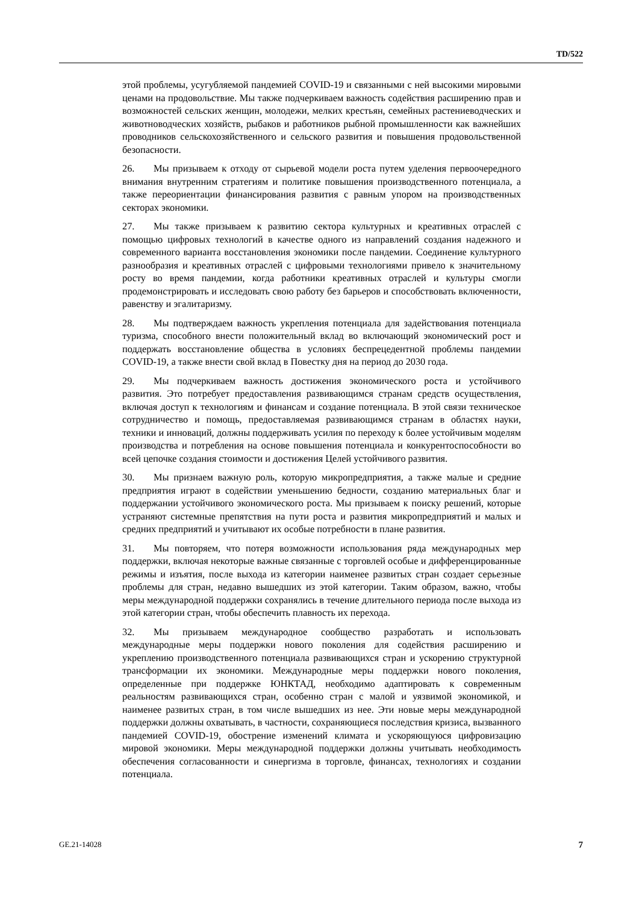TD/522
этой проблемы, усугубляемой пандемией COVID-19 и связанными с ней высокими мировыми ценами на продовольствие. Мы также подчеркиваем важность содействия расширению прав и возможностей сельских женщин, молодежи, мелких крестьян, семейных растениеводческих и животноводческих хозяйств, рыбаков и работников рыбной промышленности как важнейших проводников сельскохозяйственного и сельского развития и повышения продовольственной безопасности.
26. Мы призываем к отходу от сырьевой модели роста путем уделения первоочередного внимания внутренним стратегиям и политике повышения производственного потенциала, а также переориентации финансирования развития с равным упором на производственных секторах экономики.
27. Мы также призываем к развитию сектора культурных и креативных отраслей с помощью цифровых технологий в качестве одного из направлений создания надежного и современного варианта восстановления экономики после пандемии. Соединение культурного разнообразия и креативных отраслей с цифровыми технологиями привело к значительному росту во время пандемии, когда работники креативных отраслей и культуры смогли продемонстрировать и исследовать свою работу без барьеров и способствовать включенности, равенству и эгалитаризму.
28. Мы подтверждаем важность укрепления потенциала для задействования потенциала туризма, способного внести положительный вклад во включающий экономический рост и поддержать восстановление общества в условиях беспрецедентной проблемы пандемии COVID-19, а также внести свой вклад в Повестку дня на период до 2030 года.
29. Мы подчеркиваем важность достижения экономического роста и устойчивого развития. Это потребует предоставления развивающимся странам средств осуществления, включая доступ к технологиям и финансам и создание потенциала. В этой связи техническое сотрудничество и помощь, предоставляемая развивающимся странам в областях науки, техники и инноваций, должны поддерживать усилия по переходу к более устойчивым моделям производства и потребления на основе повышения потенциала и конкурентоспособности во всей цепочке создания стоимости и достижения Целей устойчивого развития.
30. Мы признаем важную роль, которую микропредприятия, а также малые и средние предприятия играют в содействии уменьшению бедности, созданию материальных благ и поддержании устойчивого экономического роста. Мы призываем к поиску решений, которые устраняют системные препятствия на пути роста и развития микропредприятий и малых и средних предприятий и учитывают их особые потребности в плане развития.
31. Мы повторяем, что потеря возможности использования ряда международных мер поддержки, включая некоторые важные связанные с торговлей особые и дифференцированные режимы и изъятия, после выхода из категории наименее развитых стран создает серьезные проблемы для стран, недавно вышедших из этой категории. Таким образом, важно, чтобы меры международной поддержки сохранялись в течение длительного периода после выхода из этой категории стран, чтобы обеспечить плавность их перехода.
32. Мы призываем международное сообщество разработать и использовать международные меры поддержки нового поколения для содействия расширению и укреплению производственного потенциала развивающихся стран и ускорению структурной трансформации их экономики. Международные меры поддержки нового поколения, определенные при поддержке ЮНКТАД, необходимо адаптировать к современным реальностям развивающихся стран, особенно стран с малой и уязвимой экономикой, и наименее развитых стран, в том числе вышедших из нее. Эти новые меры международной поддержки должны охватывать, в частности, сохраняющиеся последствия кризиса, вызванного пандемией COVID-19, обострение изменений климата и ускоряющуюся цифровизацию мировой экономики. Меры международной поддержки должны учитывать необходимость обеспечения согласованности и синергизма в торговле, финансах, технологиях и создании потенциала.
GE.21-14028 7